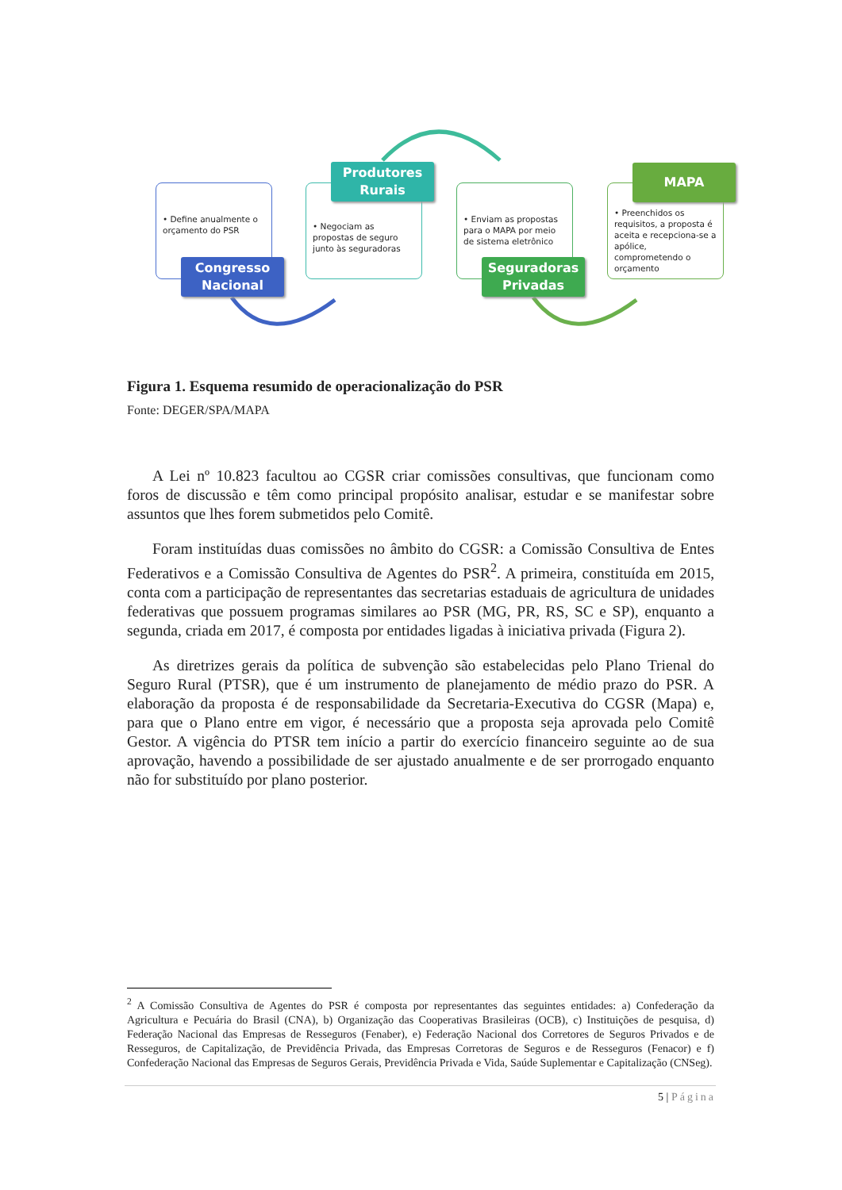• Define anualmente o orçamento do PSR
Congresso
Nacional
• Negociam as propostas de seguro junto às seguradoras
Produtores
Rurais
• Enviam as propostas para o MAPA por meio de sistema eletrônico
Seguradoras
Privadas
• Preenchidos os requisitos, a proposta é aceita e recepciona-se a apólice, comprometendo o orçamento
MAPA
Figura 1. Esquema resumido de operacionalização do PSR
Fonte: DEGER/SPA/MAPA
A Lei nº 10.823 facultou ao CGSR criar comissões consultivas, que funcionam como foros de discussão e têm como principal propósito analisar, estudar e se manifestar sobre assuntos que lhes forem submetidos pelo Comitê.
Foram instituídas duas comissões no âmbito do CGSR: a Comissão Consultiva de Entes Federativos e a Comissão Consultiva de Agentes do PSR<sup>2</sup>. A primeira, constituída em 2015, conta com a participação de representantes das secretarias estaduais de agricultura de unidades federativas que possuem programas similares ao PSR (MG, PR, RS, SC e SP), enquanto a segunda, criada em 2017, é composta por entidades ligadas à iniciativa privada (Figura 2).
As diretrizes gerais da política de subvenção são estabelecidas pelo Plano Trienal do Seguro Rural (PTSR), que é um instrumento de planejamento de médio prazo do PSR. A elaboração da proposta é de responsabilidade da Secretaria-Executiva do CGSR (Mapa) e, para que o Plano entre em vigor, é necessário que a proposta seja aprovada pelo Comitê Gestor. A vigência do PTSR tem início a partir do exercício financeiro seguinte ao de sua aprovação, havendo a possibilidade de ser ajustado anualmente e de ser prorrogado enquanto não for substituído por plano posterior.
<sup>2</sup> A Comissão Consultiva de Agentes do PSR é composta por representantes das seguintes entidades: a) Confederação da Agricultura e Pecuária do Brasil (CNA), b) Organização das Cooperativas Brasileiras (OCB), c) Instituições de pesquisa, d) Federação Nacional das Empresas de Resseguros (Fenaber), e) Federação Nacional dos Corretores de Seguros Privados e de Resseguros, de Capitalização, de Previdência Privada, das Empresas Corretoras de Seguros e de Resseguros (Fenacor) e f) Confederação Nacional das Empresas de Seguros Gerais, Previdência Privada e Vida, Saúde Suplementar e Capitalização (CNSeg).
5 | Página